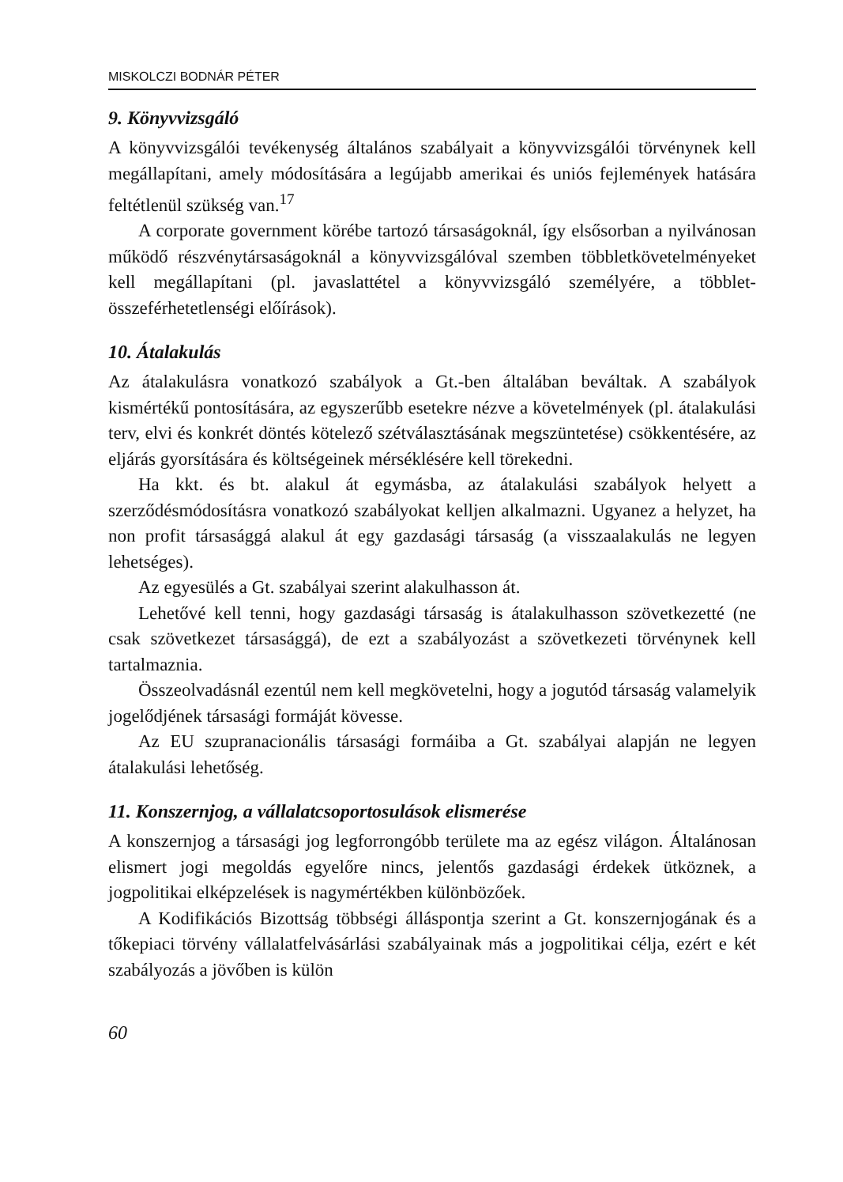MISKOLCZI BODNÁR PÉTER
9. Könyvvizsgáló
A könyvvizsgálói tevékenység általános szabályait a könyvvizsgálói törvénynek kell megállapítani, amely módosítására a legújabb amerikai és uniós fejlemények hatására feltétlenül szükség van.<sup>17</sup>
A corporate government körébe tartozó társaságoknál, így elsősorban a nyilvánosan működő részvénytársaságoknál a könyvvizsgálóval szemben többletkövetelményeket kell megállapítani (pl. javaslattétel a könyvvizsgáló személyére, a többlet-összeférhetetlenségi előírások).
10. Átalakulás
Az átalakulásra vonatkozó szabályok a Gt.-ben általában beváltak. A szabályok kismértékű pontosítására, az egyszerűbb esetekre nézve a követelmények (pl. átalakulási terv, elvi és konkrét döntés kötelező szétválasztásának megszüntetése) csökkentésére, az eljárás gyorsítására és költségeinek mérséklésére kell törekedni.
Ha kkt. és bt. alakul át egymásba, az átalakulási szabályok helyett a szerződésmódosításra vonatkozó szabályokat kelljen alkalmazni. Ugyanez a helyzet, ha non profit társasággá alakul át egy gazdasági társaság (a visszaalakulás ne legyen lehetséges).
Az egyesülés a Gt. szabályai szerint alakulhasson át.
Lehetővé kell tenni, hogy gazdasági társaság is átalakulhasson szövetkezetté (ne csak szövetkezet társasággá), de ezt a szabályozást a szövetkezeti törvénynek kell tartalmaznia.
Összeolvadásnál ezentúl nem kell megkövetelni, hogy a jogutód társaság valamelyik jogelődjének társasági formáját kövesse.
Az EU szupranacionális társasági formáiba a Gt. szabályai alapján ne legyen átalakulási lehetőség.
11. Konszernjog, a vállalatcsoportosulások elismerése
A konszernjog a társasági jog legforrongóbb területe ma az egész világon. Általánosan elismert jogi megoldás egyelőre nincs, jelentős gazdasági érdekek ütköznek, a jogpolitikai elképzelések is nagymértékben különbözőek.
A Kodifikációs Bizottság többségi álláspontja szerint a Gt. konszernjogának és a tőkepiaci törvény vállalatfelvásárlási szabályainak más a jogpolitikai célja, ezért e két szabályozás a jövőben is külön
60